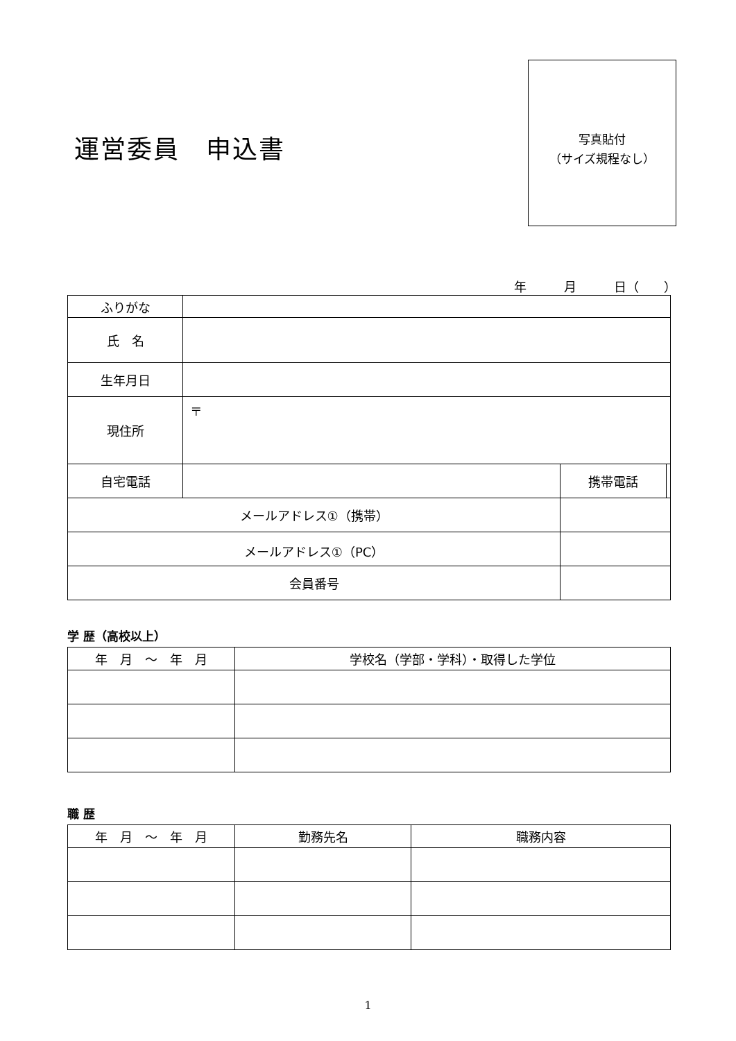運営委員　申込書
写真貼付
（サイズ規程なし）
年　　　月　　　日（　　）
| ふりがな | | | | |
| 氏 名 | | | | |
| 生年月日 | | | | |
| 現住所 | 〒 | | | |
| 自宅電話 | | | 携帯電話 | |
| メールアドレス①（携帯） | | | | |
| メールアドレス①（PC） | | | | |
| 会員番号 | | | | |
学 歴（高校以上）
| 年 月 ～ 年 月 | 学校名（学部・学科）・取得した学位 |
| --- | --- |
職 歴
| 年 月 ～ 年 月 | 勤務先名 | 職務内容 |
| --- | --- | --- |
1